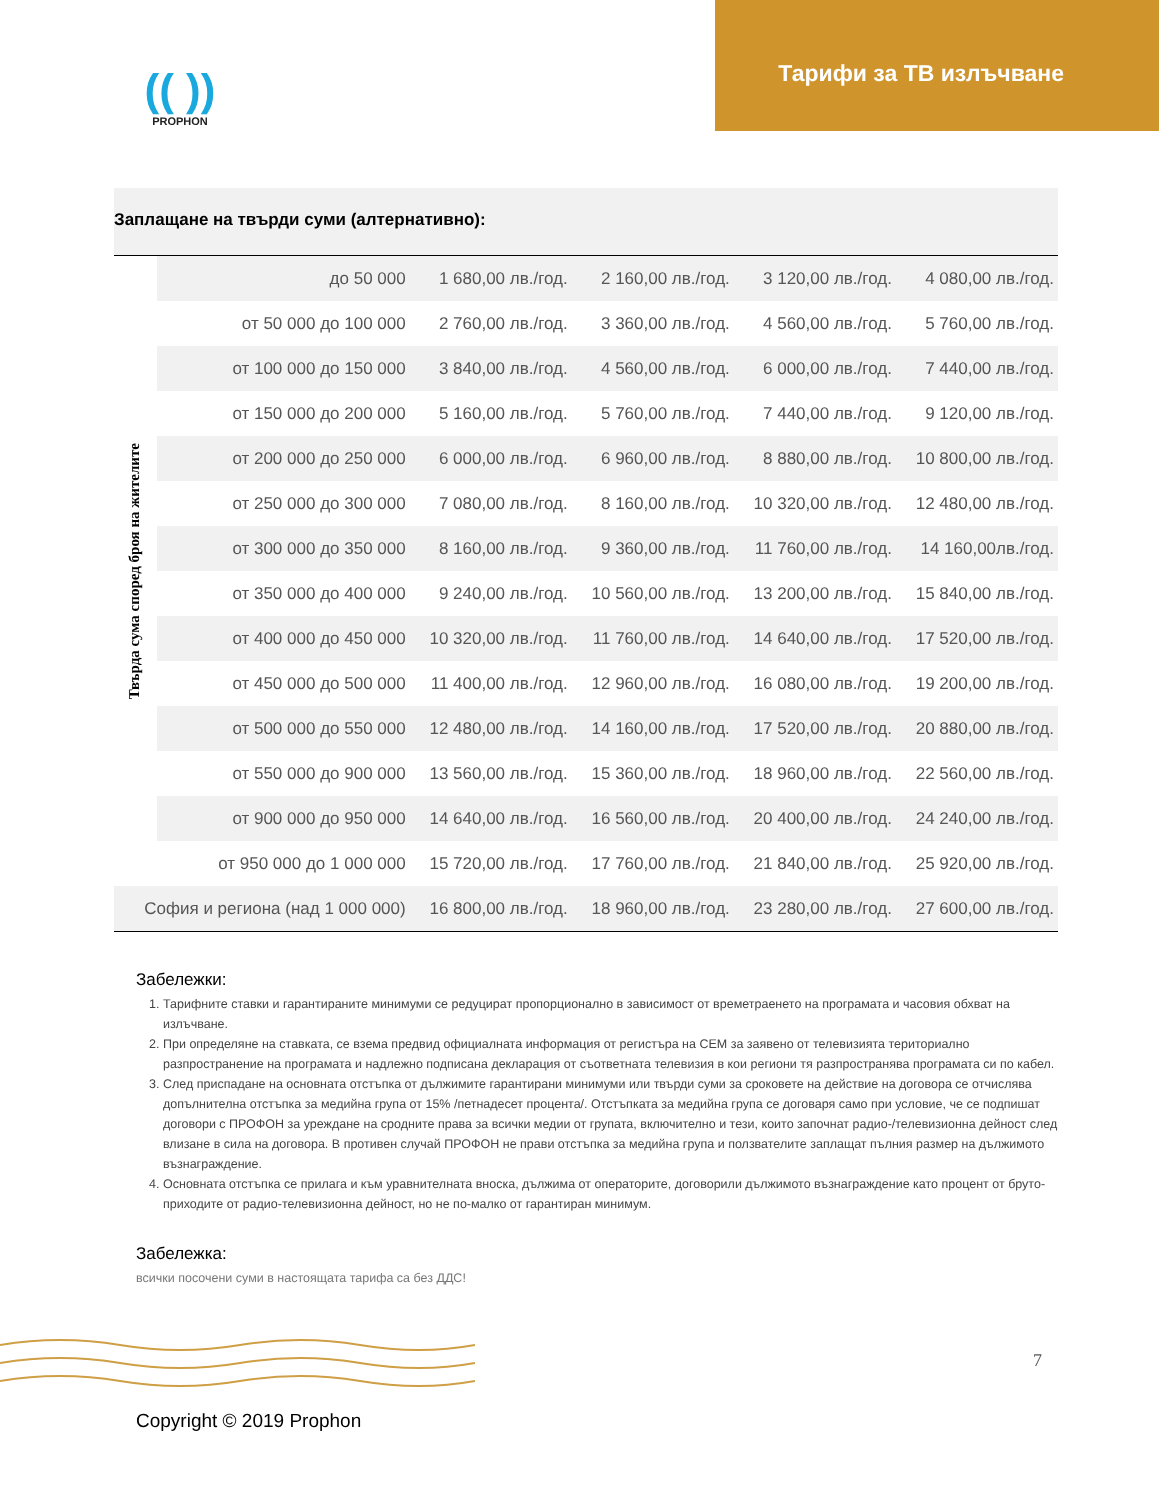(( ))
PROPHON
Тарифи за ТВ излъчване
Заплащане на твърди суми (алтернативно):
| Твърда сума според броя на жителите | до 50 000 | 1 680,00 лв./год. | 2 160,00 лв./год. | 3 120,00 лв./год. | 4 080,00 лв./год. |
| | от 50 000 до 100 000 | 2 760,00 лв./год. | 3 360,00 лв./год. | 4 560,00 лв./год. | 5 760,00 лв./год. |
| | от 100 000 до 150 000 | 3 840,00 лв./год. | 4 560,00 лв./год. | 6 000,00 лв./год. | 7 440,00 лв./год. |
| | от 150 000 до 200 000 | 5 160,00 лв./год. | 5 760,00 лв./год. | 7 440,00 лв./год. | 9 120,00 лв./год. |
| | от 200 000 до 250 000 | 6 000,00 лв./год. | 6 960,00 лв./год. | 8 880,00 лв./год. | 10 800,00 лв./год. |
| | от 250 000 до 300 000 | 7 080,00 лв./год. | 8 160,00 лв./год. | 10 320,00 лв./год. | 12 480,00 лв./год. |
| | от 300 000 до 350 000 | 8 160,00 лв./год. | 9 360,00 лв./год. | 11 760,00 лв./год. | 14 160,00лв./год. |
| | от 350 000 до 400 000 | 9 240,00 лв./год. | 10 560,00 лв./год. | 13 200,00 лв./год. | 15 840,00 лв./год. |
| | от 400 000 до 450 000 | 10 320,00 лв./год. | 11 760,00 лв./год. | 14 640,00 лв./год. | 17 520,00 лв./год. |
| | от 450 000 до 500 000 | 11 400,00 лв./год. | 12 960,00 лв./год. | 16 080,00 лв./год. | 19 200,00 лв./год. |
| | от 500 000 до 550 000 | 12 480,00 лв./год. | 14 160,00 лв./год. | 17 520,00 лв./год. | 20 880,00 лв./год. |
| | от 550 000 до 900 000 | 13 560,00 лв./год. | 15 360,00 лв./год. | 18 960,00 лв./год. | 22 560,00 лв./год. |
| | от 900 000 до 950 000 | 14 640,00 лв./год. | 16 560,00 лв./год. | 20 400,00 лв./год. | 24 240,00 лв./год. |
| | от 950 000 до 1 000 000 | 15 720,00 лв./год. | 17 760,00 лв./год. | 21 840,00 лв./год. | 25 920,00 лв./год. |
| София и региона (над 1 000 000) | | 16 800,00 лв./год. | 18 960,00 лв./год. | 23 280,00 лв./год. | 27 600,00 лв./год. |
Забележки:
1. Тарифните ставки и гарантираните минимуми се редуцират пропорционално в зависимост от времетраенето на програмата и часовия обхват на излъчване.
2. При определяне на ставката, се взема предвид официалната информация от регистъра на СЕМ за заявено от телевизията териториално разпространение на програмата и надлежно подписана декларация от съответната телевизия в кои региони тя разпространява програмата си по кабел.
3. След приспадане на основната отстъпка от дължимите гарантирани минимуми или твърди суми за сроковете на действие на договора се отчислява допълнителна отстъпка за медийна група от 15% /петнадесет процента/. Отстъпката за медийна група се договаря само при условие, че се подпишат договори с ПРОФОН за уреждане на сродните права за всички медии от групата, включително и тези, които започнат радио-/телевизионна дейност след влизане в сила на договора. В противен случай ПРОФОН не прави отстъпка за медийна група и ползвателите заплащат пълния размер на дължимото възнаграждение.
4. Основната отстъпка се прилага и към уравнителната вноска, дължима от операторите, договорили дължимото възнаграждение като процент от бруто-приходите от радио-телевизионна дейност, но не по-малко от гарантиран минимум.
Забележка:
всички посочени суми в настоящата тарифа са без ДДС!
7
Copyright © 2019 Prophon